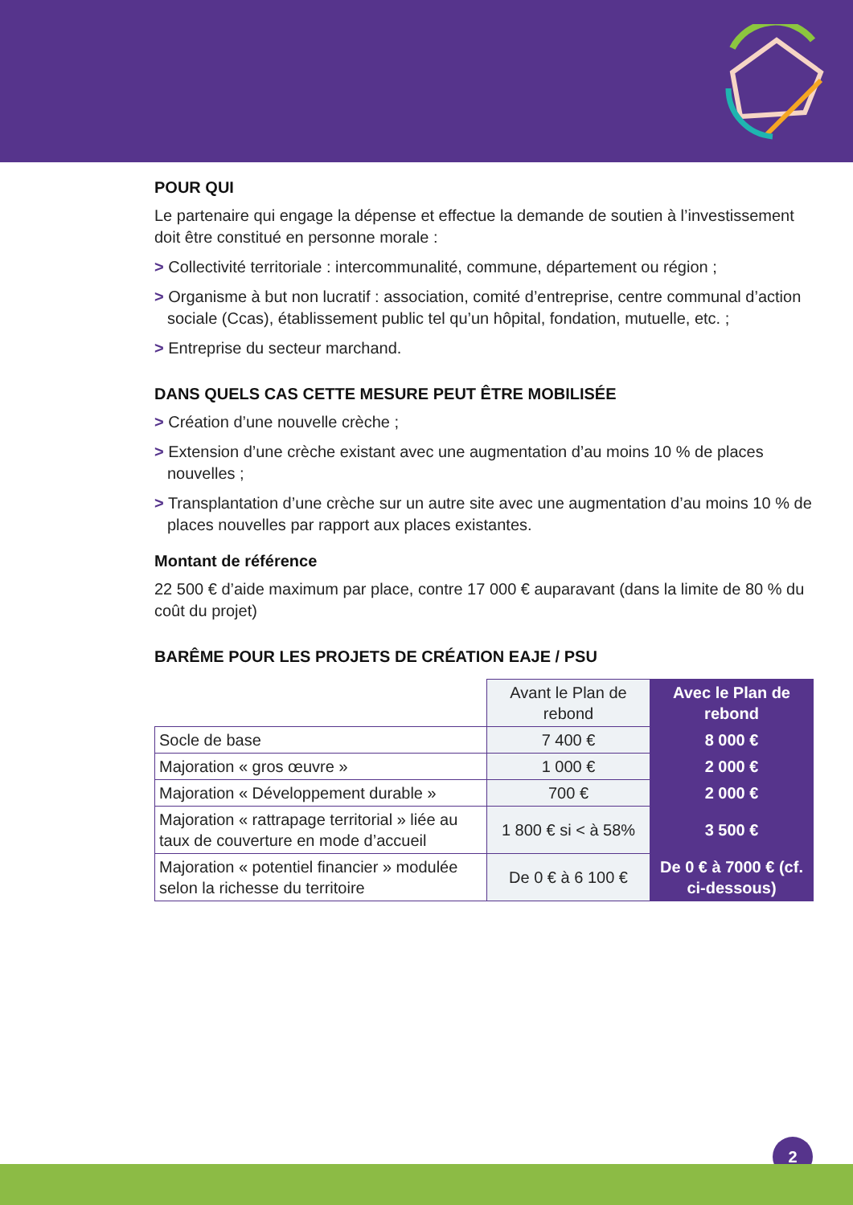POUR QUI
Le partenaire qui engage la dépense et effectue la demande de soutien à l’investissement doit être constitué en personne morale :
> Collectivité territoriale : intercommunalité, commune, département ou région ;
> Organisme à but non lucratif : association, comité d’entreprise, centre communal d’action sociale (Ccas), établissement public tel qu’un hôpital, fondation, mutuelle, etc. ;
> Entreprise du secteur marchand.
DANS QUELS CAS CETTE MESURE PEUT ÊTRE MOBILISÉE
> Création d’une nouvelle crèche ;
> Extension d’une crèche existant avec une augmentation d’au moins 10 % de places nouvelles ;
> Transplantation d’une crèche sur un autre site avec une augmentation d’au moins 10 % de places nouvelles par rapport aux places existantes.
Montant de référence
22 500 € d’aide maximum par place, contre 17 000 € auparavant (dans la limite de 80 % du coût du projet)
BARÊME POUR LES PROJETS DE CRÉATION EAJE / PSU
| | Avant le Plan de rebond | Avec le Plan de rebond |
| --- | --- | --- |
| Socle de base | 7 400 € | 8 000 € |
| Majoration « gros œuvre » | 1 000 € | 2 000 € |
| Majoration « Développement durable » | 700 € | 2 000 € |
| Majoration « rattrapage territorial » liée au taux de couverture en mode d’accueil | 1 800 € si < à 58% | 3 500 € |
| Majoration « potentiel financier » modulée selon la richesse du territoire | De 0 € à 6 100 € | De 0 € à 7000 € (cf. ci-dessous) |
2